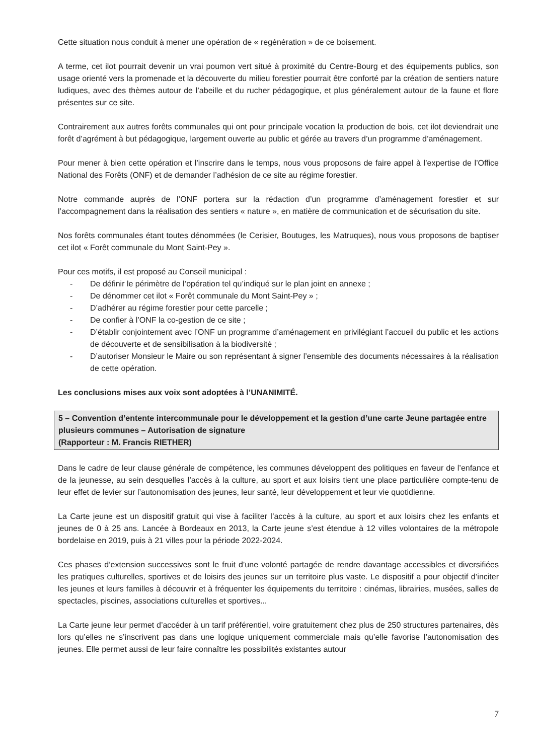Cette situation nous conduit à mener une opération de « regénération » de ce boisement.
A terme, cet ilot pourrait devenir un vrai poumon vert situé à proximité du Centre-Bourg et des équipements publics, son usage orienté vers la promenade et la découverte du milieu forestier pourrait être conforté par la création de sentiers nature ludiques, avec des thèmes autour de l’abeille et du rucher pédagogique, et plus généralement autour de la faune et flore présentes sur ce site.
Contrairement aux autres forêts communales qui ont pour principale vocation la production de bois, cet ilot deviendrait une forêt d’agrément à but pédagogique, largement ouverte au public et gérée au travers d’un programme d’aménagement.
Pour mener à bien cette opération et l’inscrire dans le temps, nous vous proposons de faire appel à l’expertise de l’Office National des Forêts (ONF) et de demander l’adhésion de ce site au régime forestier.
Notre commande auprès de l’ONF portera sur la rédaction d’un programme d’aménagement forestier et sur l’accompagnement dans la réalisation des sentiers « nature », en matière de communication et de sécurisation du site.
Nos forêts communales étant toutes dénommées (le Cerisier, Boutuges, les Matruques), nous vous proposons de baptiser cet ilot « Forêt communale du Mont Saint-Pey ».
Pour ces motifs, il est proposé au Conseil municipal :
- De définir le périmètre de l’opération tel qu’indiqué sur le plan joint en annexe ;
- De dénommer cet ilot « Forêt communale du Mont Saint-Pey » ;
- D’adhérer au régime forestier pour cette parcelle ;
- De confier à l’ONF la co-gestion de ce site ;
- D’établir conjointement avec l’ONF un programme d’aménagement en privilégiant l’accueil du public et les actions de découverte et de sensibilisation à la biodiversité ;
- D’autoriser Monsieur le Maire ou son représentant à signer l’ensemble des documents nécessaires à la réalisation de cette opération.
Les conclusions mises aux voix sont adoptées à l’UNANIMITÉ.
5 – Convention d’entente intercommunale pour le développement et la gestion d’une carte Jeune partagée entre plusieurs communes – Autorisation de signature
(Rapporteur : M. Francis RIETHER)
Dans le cadre de leur clause générale de compétence, les communes développent des politiques en faveur de l’enfance et de la jeunesse, au sein desquelles l’accès à la culture, au sport et aux loisirs tient une place particulière compte-tenu de leur effet de levier sur l’autonomisation des jeunes, leur santé, leur développement et leur vie quotidienne.
La Carte jeune est un dispositif gratuit qui vise à faciliter l’accès à la culture, au sport et aux loisirs chez les enfants et jeunes de 0 à 25 ans. Lancée à Bordeaux en 2013, la Carte jeune s’est étendue à 12 villes volontaires de la métropole bordelaise en 2019, puis à 21 villes pour la période 2022-2024.
Ces phases d’extension successives sont le fruit d’une volonté partagée de rendre davantage accessibles et diversifiées les pratiques culturelles, sportives et de loisirs des jeunes sur un territoire plus vaste. Le dispositif a pour objectif d’inciter les jeunes et leurs familles à découvrir et à fréquenter les équipements du territoire : cinémas, librairies, musées, salles de spectacles, piscines, associations culturelles et sportives...
La Carte jeune leur permet d’accéder à un tarif préférentiel, voire gratuitement chez plus de 250 structures partenaires, dès lors qu’elles ne s’inscrivent pas dans une logique uniquement commerciale mais qu’elle favorise l’autonomisation des jeunes. Elle permet aussi de leur faire connaître les possibilités existantes autour
7